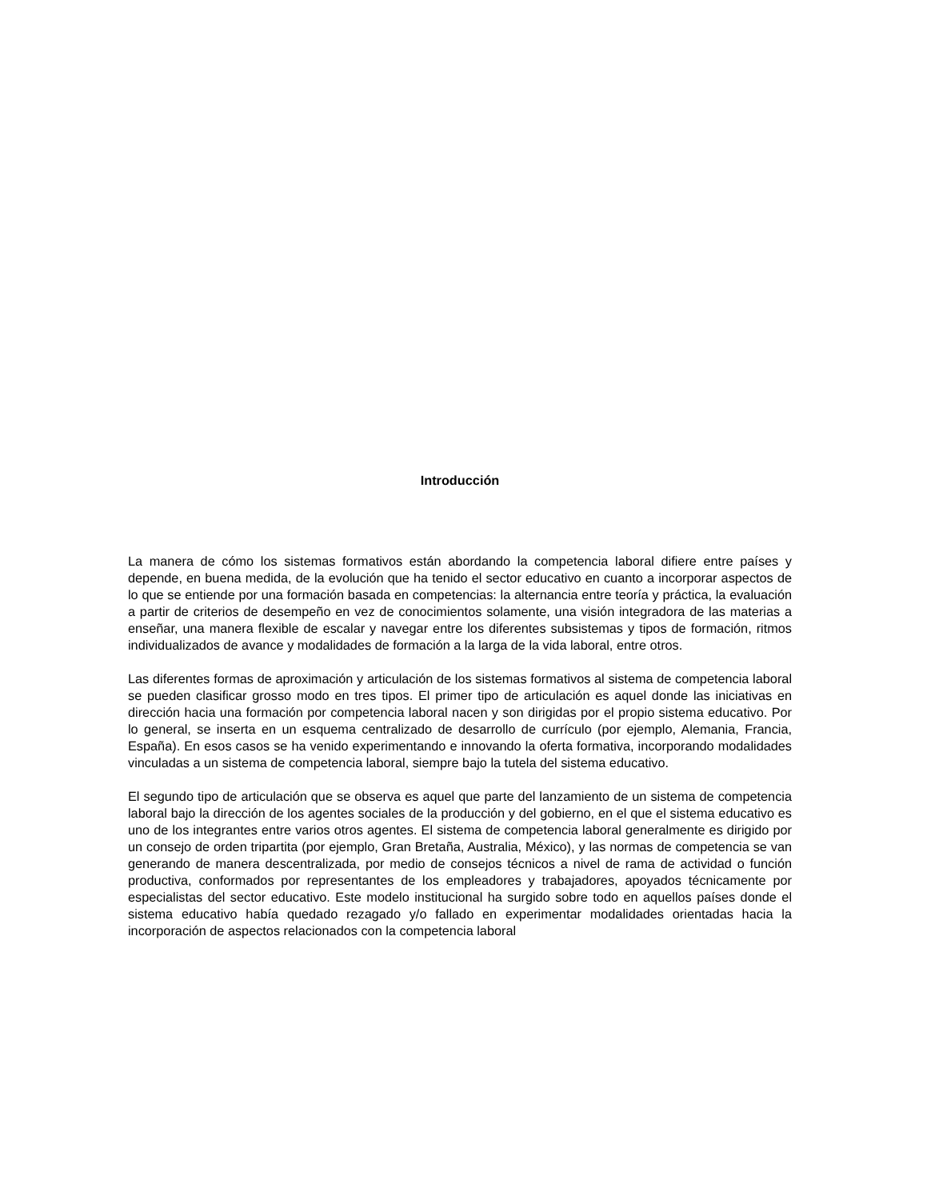Introducción
La manera de cómo los sistemas formativos están abordando la competencia laboral difiere entre países y depende, en buena medida, de la evolución que ha tenido el sector educativo en cuanto a incorporar aspectos de lo que se entiende por una formación basada en competencias: la alternancia entre teoría y práctica, la evaluación a partir de criterios de desempeño en vez de conocimientos solamente, una visión integradora de las materias a enseñar, una manera flexible de escalar y navegar entre los diferentes subsistemas y tipos de formación, ritmos individualizados de avance y modalidades de formación a la larga de la vida laboral, entre otros.
Las diferentes formas de aproximación y articulación de los sistemas formativos al sistema de competencia laboral se pueden clasificar grosso modo en tres tipos. El primer tipo de articulación es aquel donde las iniciativas en dirección hacia una formación por competencia laboral nacen y son dirigidas por el propio sistema educativo. Por lo general, se inserta en un esquema centralizado de desarrollo de currículo (por ejemplo, Alemania, Francia, España). En esos casos se ha venido experimentando e innovando la oferta formativa, incorporando modalidades vinculadas a un sistema de competencia laboral, siempre bajo la tutela del sistema educativo.
El segundo tipo de articulación que se observa es aquel que parte del lanzamiento de un sistema de competencia laboral bajo la dirección de los agentes sociales de la producción y del gobierno, en el que el sistema educativo es uno de los integrantes entre varios otros agentes. El sistema de competencia laboral generalmente es dirigido por un consejo de orden tripartita (por ejemplo, Gran Bretaña, Australia, México), y las normas de competencia se van generando de manera descentralizada, por medio de consejos técnicos a nivel de rama de actividad o función productiva, conformados por representantes de los empleadores y trabajadores, apoyados técnicamente por especialistas del sector educativo. Este modelo institucional ha surgido sobre todo en aquellos países donde el sistema educativo había quedado rezagado y/o fallado en experimentar modalidades orientadas hacia la incorporación de aspectos relacionados con la competencia laboral